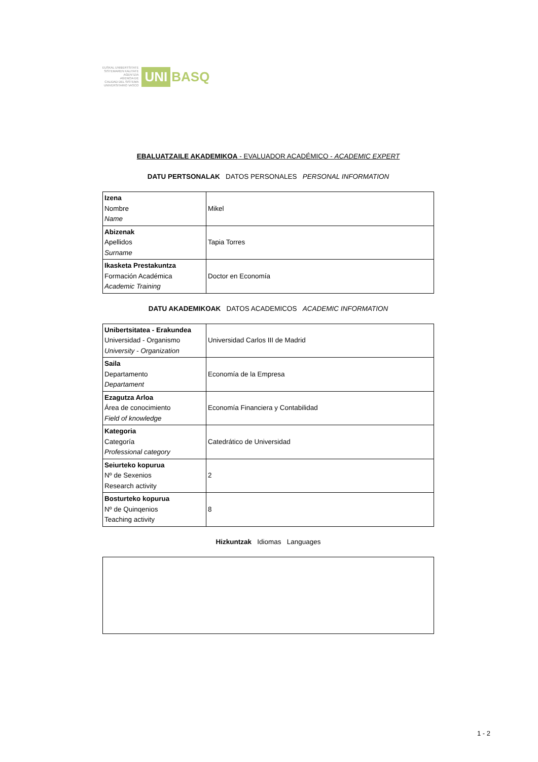EUSKAL UNIBERTSITATE
SISTEMAREN KALITATE
AGENTZIA
AGENCIA DE
CALIDAD DEL SISTEMA
UNIVERSITARIO VASCO
UNI BASQ
EBALUATZAILE AKADEMIKOA - EVALUADOR ACADÉMICO - ACADEMIC EXPERT
DATU PERTSONALAK DATOS PERSONALES PERSONAL INFORMATION
| Izena Nombre Name | Mikel |
| Abizenak Apellidos Surname | Tapia Torres |
| Ikasketa Prestakuntza Formación Académica Academic Training | Doctor en Economía |
DATU AKADEMIKOAK DATOS ACADEMICOS ACADEMIC INFORMATION
| Unibertsitatea - Erakundea Universidad - Organismo University - Organization | Universidad Carlos III de Madrid |
| Saila Departamento Departament | Economía de la Empresa |
| Ezagutza Arloa Área de conocimiento Field of knowledge | Economía Financiera y Contabilidad |
| Kategoria Categoría Professional category | Catedrático de Universidad |
| Seiurteko kopurua Nº de Sexenios Research activity | 2 |
| Bosturteko kopurua Nº de Quinqenios Teaching activity | 8 |
Hizkuntzak Idiomas Languages
1 - 2